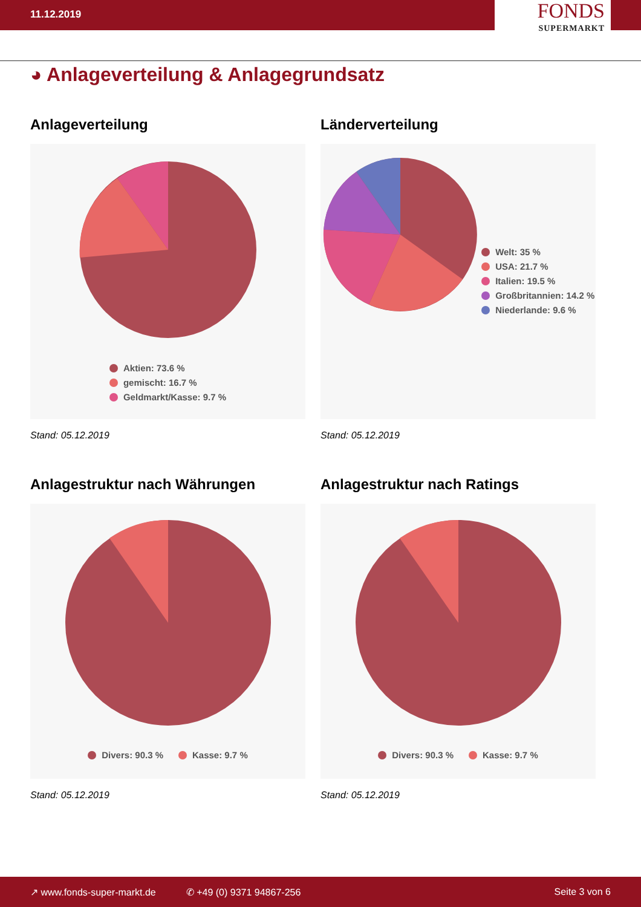11.12.2019
FONDS
SUPERMARKT
◕ Anlageverteilung & Anlagegrundsatz
Anlageverteilung
Aktien: 73.6 %
gemischt: 16.7 %
Geldmarkt/Kasse: 9.7 %
Stand: 05.12.2019
Länderverteilung
Welt: 35 %
USA: 21.7 %
Italien: 19.5 %
Großbritannien: 14.2 %
Niederlande: 9.6 %
Stand: 05.12.2019
Anlagestruktur nach Währungen
Divers: 90.3 % Kasse: 9.7 %
Stand: 05.12.2019
Anlagestruktur nach Ratings
Divers: 90.3 % Kasse: 9.7 %
Stand: 05.12.2019
↗ www.fonds-super-markt.de ✆ +49 (0) 9371 94867-256 Seite 3 von 6